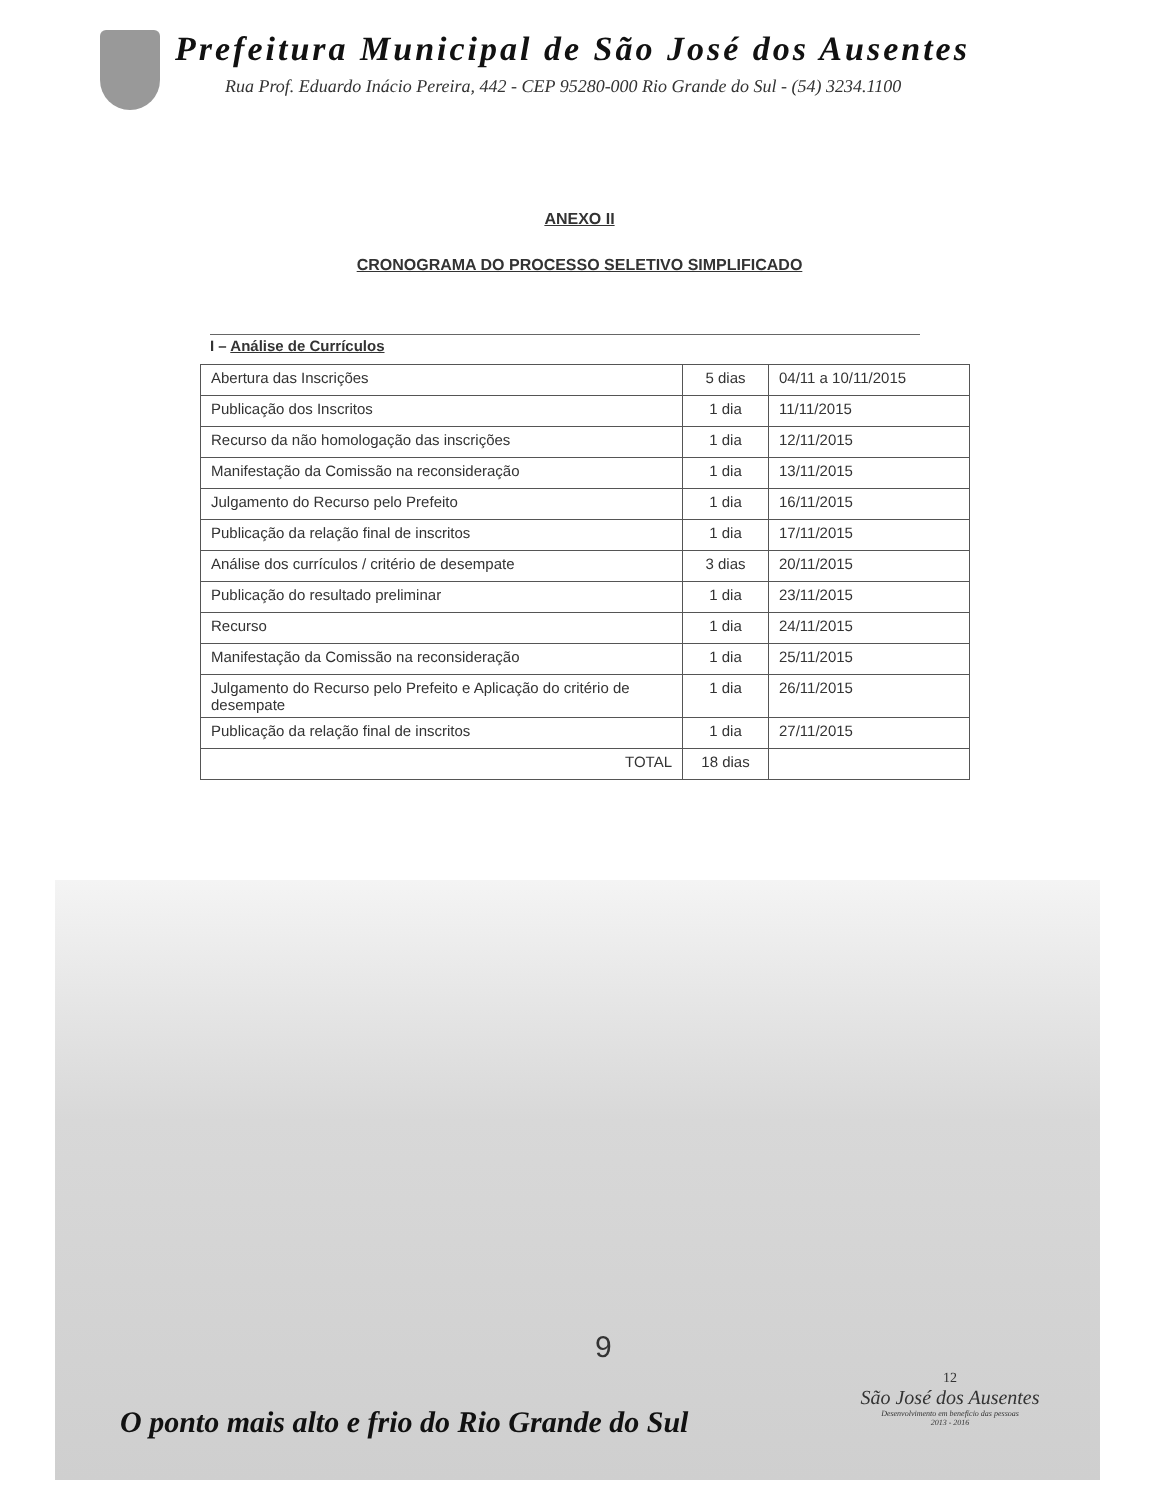Prefeitura Municipal de São José dos Ausentes
Rua Prof. Eduardo Inácio Pereira, 442 - CEP 95280-000 Rio Grande do Sul - (54) 3234.1100
ANEXO II
CRONOGRAMA DO PROCESSO SELETIVO SIMPLIFICADO
I – Análise de Currículos
| Abertura das Inscrições | 5 dias | 04/11 a 10/11/2015 |
| Publicação dos Inscritos | 1 dia | 11/11/2015 |
| Recurso da não homologação das inscrições | 1 dia | 12/11/2015 |
| Manifestação da Comissão na reconsideração | 1 dia | 13/11/2015 |
| Julgamento do Recurso pelo Prefeito | 1 dia | 16/11/2015 |
| Publicação da relação final de inscritos | 1 dia | 17/11/2015 |
| Análise dos currículos / critério de desempate | 3 dias | 20/11/2015 |
| Publicação do resultado preliminar | 1 dia | 23/11/2015 |
| Recurso | 1 dia | 24/11/2015 |
| Manifestação da Comissão na reconsideração | 1 dia | 25/11/2015 |
| Julgamento do Recurso pelo Prefeito e Aplicação do critério de desempate | 1 dia | 26/11/2015 |
| Publicação da relação final de inscritos | 1 dia | 27/11/2015 |
| TOTAL | 18 dias | |
9
O ponto mais alto e frio do Rio Grande do Sul
12
São José dos Ausentes
Desenvolvimento em benefício das pessoas
2013 - 2016